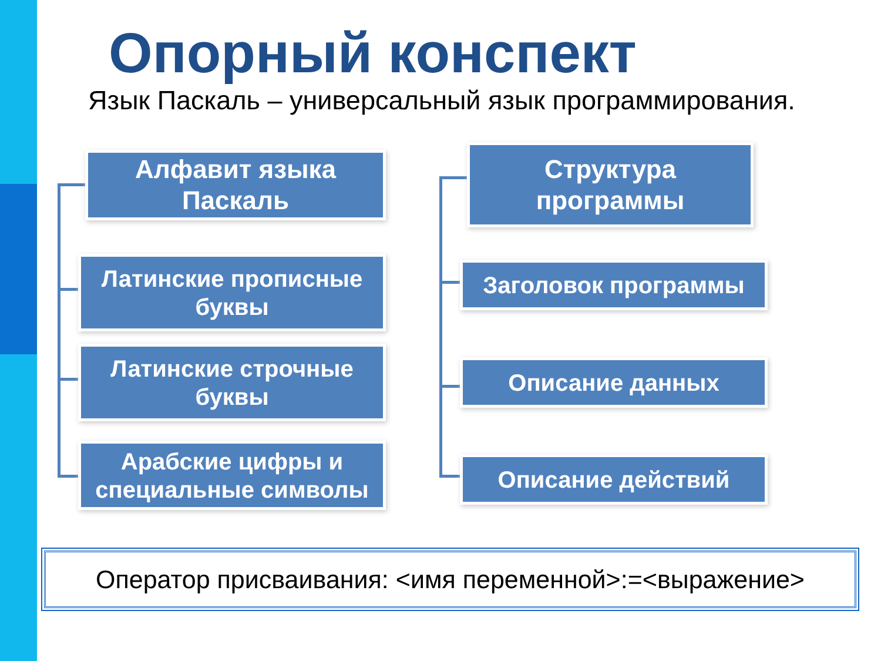Опорный конспект
Язык Паскаль – универсальный язык программирования.
Алфавит языка
Паскаль
Латинские прописные
буквы
Латинские строчные
буквы
Арабские цифры и
специальные символы
Структура
программы
Заголовок программы
Описание данных
Описание действий
Оператор присваивания: <имя переменной>:=<выражение>